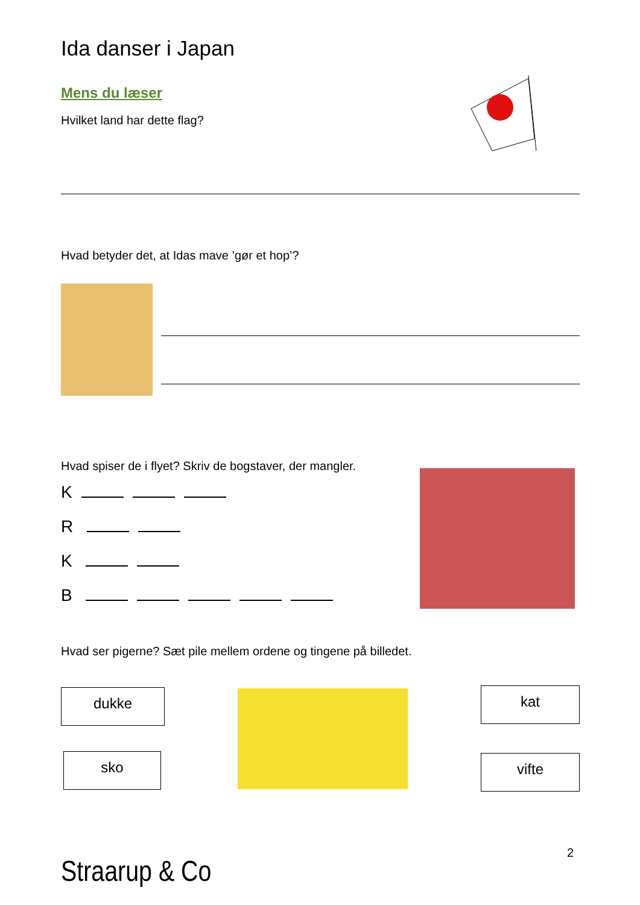Ida danser i Japan
Mens du læser
Hvilket land har dette flag?
Hvad betyder det, at Idas mave ’gør et hop’?
Hvad spiser de i flyet? Skriv de bogstaver, der mangler.
K
R
K
B
Hvad ser pigerne? Sæt pile mellem ordene og tingene på billedet.
dukke
sko
kat
vifte
Straarup & Co
2